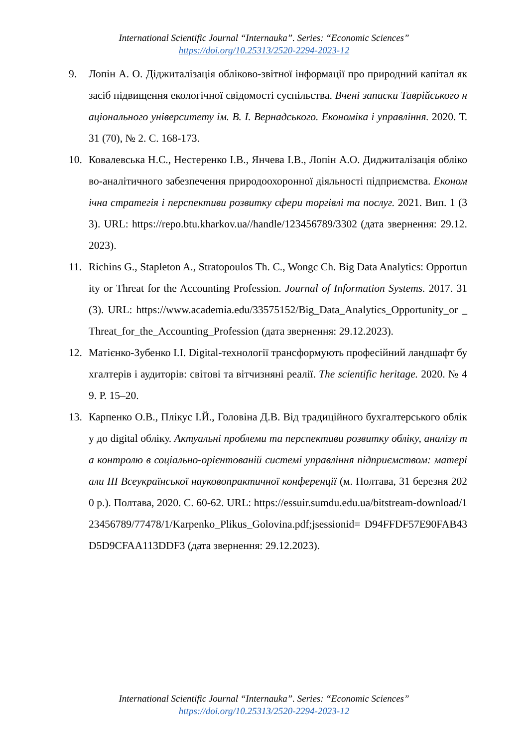International Scientific Journal “Internauka”. Series: “Economic Sciences”
https://doi.org/10.25313/2520-2294-2023-12
9. Лопін А. О. Діджиталізація обліково-звітної інформації про природний капітал як засіб підвищення екологічної свідомості суспільства. Вчені записки Таврійського національного університету ім. В. І. Вернадського. Економіка і управління. 2020. Т. 31 (70), № 2. С. 168-173.
10. Ковалевська Н.С., Нестеренко І.В., Янчева І.В., Лопін А.О. Диджиталізація обліково-аналітичного забезпечення природоохоронної діяльності підприємства. Економічна стратегія і перспективи розвитку сфери торгівлі та послуг. 2021. Вип. 1 (33). URL: https://repo.btu.kharkov.ua//handle/123456789/3302 (дата звернення: 29.12.2023).
11. Richins G., Stapleton A., Stratopoulos Th. C., Wongc Ch. Big Data Analytics: Opportunity or Threat for the Accounting Profession. Journal of Information Systems. 2017. 31(3). URL: https://www.academia.edu/33575152/Big_Data_Analytics_Opportunity_or _Threat_for_the_Accounting_Profession (дата звернення: 29.12.2023).
12. Матієнко-Зубенко І.І. Digital-технології трансформують професійний ландшафт бухгалтерів і аудиторів: світові та вітчизняні реалії. The scientific heritage. 2020. № 49. Р. 15–20.
13. Карпенко О.В., Плікус І.Й., Головіна Д.В. Від традиційного бухгалтерського обліку до digital обліку. Актуальні проблеми та перспективи розвитку обліку, аналізу та контролю в соціально-орієнтованій системі управління підприємством: матеріали ІІІ Всеукраїнської науковопрактичної конференції (м. Полтава, 31 березня 2020 р.). Полтава, 2020. С. 60-62. URL: https://essuir.sumdu.edu.ua/bitstream-download/123456789/77478/1/Karpenko_Plikus_Golovina.pdf;jsessionid= D94FFDF57E90FAB43D5D9CFAA113DDF3 (дата звернення: 29.12.2023).
International Scientific Journal “Internauka”. Series: “Economic Sciences”
https://doi.org/10.25313/2520-2294-2023-12